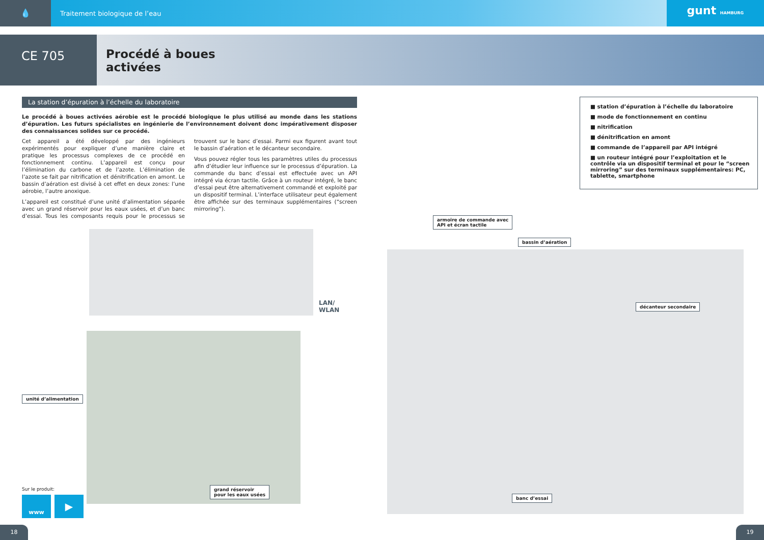💧
Traitement biologique de l’eau
gunt HAMBURG
CE 705
Procédé à boues
activées
La station d’épuration à l’échelle du laboratoire
Le procédé à boues activées aérobie est le procédé biologique le plus utilisé au monde dans les stations d’épuration. Les futurs spécialistes en ingénierie de l’environnement doivent donc impérativement disposer des connaissances solides sur ce procédé.
Cet appareil a été développé par des ingénieurs expérimentés pour expliquer d’une manière claire et pratique les processus complexes de ce procédé en fonctionnement continu. L’appareil est conçu pour l’élimination du carbone et de l’azote. L’élimination de l’azote se fait par nitrification et dénitrification en amont. Le bassin d’aération est divisé à cet effet en deux zones: l’une aérobie, l’autre anoxique.
L’appareil est constitué d’une unité d’alimentation séparée avec un grand réservoir pour les eaux usées, et d’un banc d’essai. Tous les composants requis pour le processus se trouvent sur le banc d’essai. Parmi eux figurent avant tout le bassin d’aération et le décanteur secondaire.
Vous pouvez régler tous les paramètres utiles du processus afin d’étudier leur influence sur le processus d’épuration. La commande du banc d’essai est effectuée avec un API intégré via écran tactile. Grâce à un routeur intégré, le banc d’essai peut être alternativement commandé et exploité par un dispositif terminal. L’interface utilisateur peut également être affichée sur des terminaux supplémentaires (“screen mirroring”).
■ station d’épuration à l’échelle du laboratoire
■ mode de fonctionnement en continu
■ nitrification
■ dénitrification en amont
■ commande de l’appareil par API intégré
■ un routeur intégré pour l’exploitation et le contrôle via un dispositif terminal et pour le “screen mirroring” sur des terminaux supplémentaires: PC, tablette, smartphone
LAN/
WLAN
armoire de commande avec
API et écran tactile
bassin d’aération
décanteur secondaire
unité d’alimentation
grand réservoir
pour les eaux usées
banc d’essai
Sur le produit:
www ▶
18 19